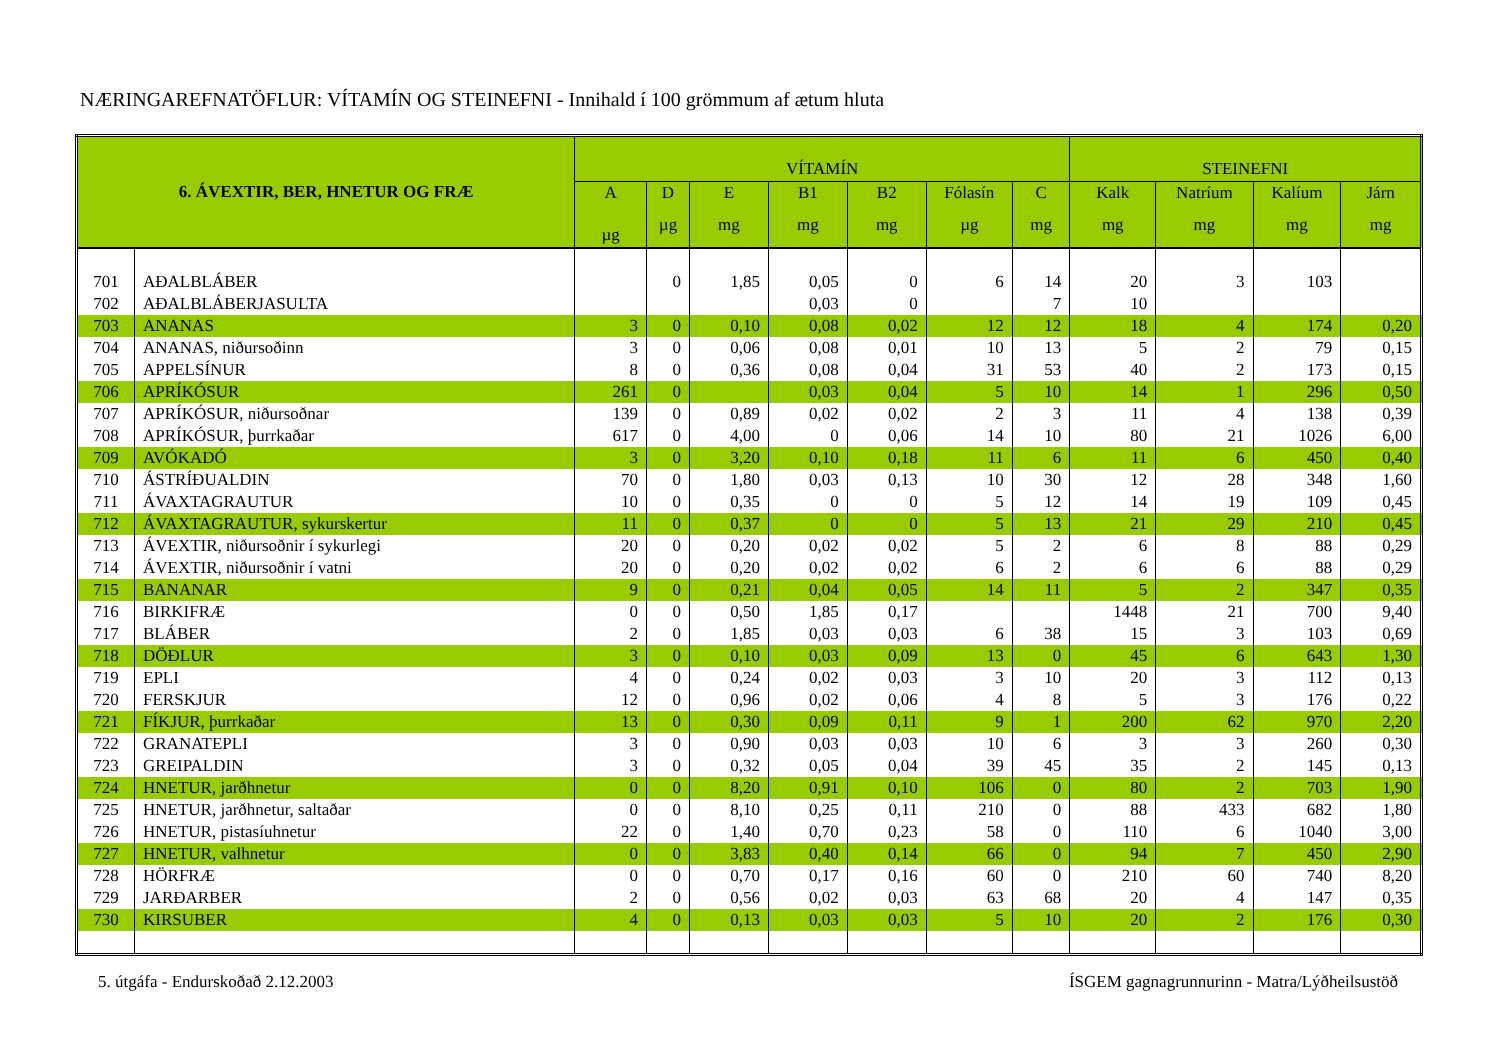NÆRINGAREFNATÖFLUR: VÍTAMÍN OG STEINEFNI - Innihald í 100 grömmum af ætum hluta
| 6. ÁVEXTIR, BER, HNETUR OG FRÆ | | VÍTAMÍN | | | | | | | STEINEFNI | | | |
| --- | --- | --- | --- | --- | --- | --- | --- | --- | --- | --- | --- | --- |
| | | A | D | E | B1 | B2 | Fólasín | C | Kalk | Natríum | Kalíum | Járn |
| | | µg | µg | mg | mg | mg | µg | mg | mg | mg | mg | mg |
| 701 | AÐALBLÁBER | | 0 | 1,85 | 0,05 | 0 | 6 | 14 | 20 | 3 | 103 | |
| 702 | AÐALBLÁBERJASULTA | | | | 0,03 | 0 | | 7 | 10 | | | |
| 703 | ANANAS | 3 | 0 | 0,10 | 0,08 | 0,02 | 12 | 12 | 18 | 4 | 174 | 0,20 |
| 704 | ANANAS, niðursoðinn | 3 | 0 | 0,06 | 0,08 | 0,01 | 10 | 13 | 5 | 2 | 79 | 0,15 |
| 705 | APPELSÍNUR | 8 | 0 | 0,36 | 0,08 | 0,04 | 31 | 53 | 40 | 2 | 173 | 0,15 |
| 706 | APRÍKÓSUR | 261 | 0 | | 0,03 | 0,04 | 5 | 10 | 14 | 1 | 296 | 0,50 |
| 707 | APRÍKÓSUR, niðursoðnar | 139 | 0 | 0,89 | 0,02 | 0,02 | 2 | 3 | 11 | 4 | 138 | 0,39 |
| 708 | APRÍKÓSUR, þurrkaðar | 617 | 0 | 4,00 | 0 | 0,06 | 14 | 10 | 80 | 21 | 1026 | 6,00 |
| 709 | AVÓKADÓ | 3 | 0 | 3,20 | 0,10 | 0,18 | 11 | 6 | 11 | 6 | 450 | 0,40 |
| 710 | ÁSTRÍÐUALDIN | 70 | 0 | 1,80 | 0,03 | 0,13 | 10 | 30 | 12 | 28 | 348 | 1,60 |
| 711 | ÁVAXTAGRAUTUR | 10 | 0 | 0,35 | 0 | 0 | 5 | 12 | 14 | 19 | 109 | 0,45 |
| 712 | ÁVAXTAGRAUTUR, sykurskertur | 11 | 0 | 0,37 | 0 | 0 | 5 | 13 | 21 | 29 | 210 | 0,45 |
| 713 | ÁVEXTIR, niðursoðnir í sykurlegi | 20 | 0 | 0,20 | 0,02 | 0,02 | 5 | 2 | 6 | 8 | 88 | 0,29 |
| 714 | ÁVEXTIR, niðursoðnir í vatni | 20 | 0 | 0,20 | 0,02 | 0,02 | 6 | 2 | 6 | 6 | 88 | 0,29 |
| 715 | BANANAR | 9 | 0 | 0,21 | 0,04 | 0,05 | 14 | 11 | 5 | 2 | 347 | 0,35 |
| 716 | BIRKIFRÆ | 0 | 0 | 0,50 | 1,85 | 0,17 | | | 1448 | 21 | 700 | 9,40 |
| 717 | BLÁBER | 2 | 0 | 1,85 | 0,03 | 0,03 | 6 | 38 | 15 | 3 | 103 | 0,69 |
| 718 | DÖÐLUR | 3 | 0 | 0,10 | 0,03 | 0,09 | 13 | 0 | 45 | 6 | 643 | 1,30 |
| 719 | EPLI | 4 | 0 | 0,24 | 0,02 | 0,03 | 3 | 10 | 20 | 3 | 112 | 0,13 |
| 720 | FERSKJUR | 12 | 0 | 0,96 | 0,02 | 0,06 | 4 | 8 | 5 | 3 | 176 | 0,22 |
| 721 | FÍKJUR, þurrkaðar | 13 | 0 | 0,30 | 0,09 | 0,11 | 9 | 1 | 200 | 62 | 970 | 2,20 |
| 722 | GRANATEPLI | 3 | 0 | 0,90 | 0,03 | 0,03 | 10 | 6 | 3 | 3 | 260 | 0,30 |
| 723 | GREIPALDIN | 3 | 0 | 0,32 | 0,05 | 0,04 | 39 | 45 | 35 | 2 | 145 | 0,13 |
| 724 | HNETUR, jarðhnetur | 0 | 0 | 8,20 | 0,91 | 0,10 | 106 | 0 | 80 | 2 | 703 | 1,90 |
| 725 | HNETUR, jarðhnetur, saltaðar | 0 | 0 | 8,10 | 0,25 | 0,11 | 210 | 0 | 88 | 433 | 682 | 1,80 |
| 726 | HNETUR, pistasíuhnetur | 22 | 0 | 1,40 | 0,70 | 0,23 | 58 | 0 | 110 | 6 | 1040 | 3,00 |
| 727 | HNETUR, valhnetur | 0 | 0 | 3,83 | 0,40 | 0,14 | 66 | 0 | 94 | 7 | 450 | 2,90 |
| 728 | HÖRFRÆ | 0 | 0 | 0,70 | 0,17 | 0,16 | 60 | 0 | 210 | 60 | 740 | 8,20 |
| 729 | JARÐARBER | 2 | 0 | 0,56 | 0,02 | 0,03 | 63 | 68 | 20 | 4 | 147 | 0,35 |
| 730 | KIRSUBER | 4 | 0 | 0,13 | 0,03 | 0,03 | 5 | 10 | 20 | 2 | 176 | 0,30 |
5. útgáfa - Endurskoðað 2.12.2003 ÍSGEM gagnagrunnurinn - Matra/Lýðheilsustöð